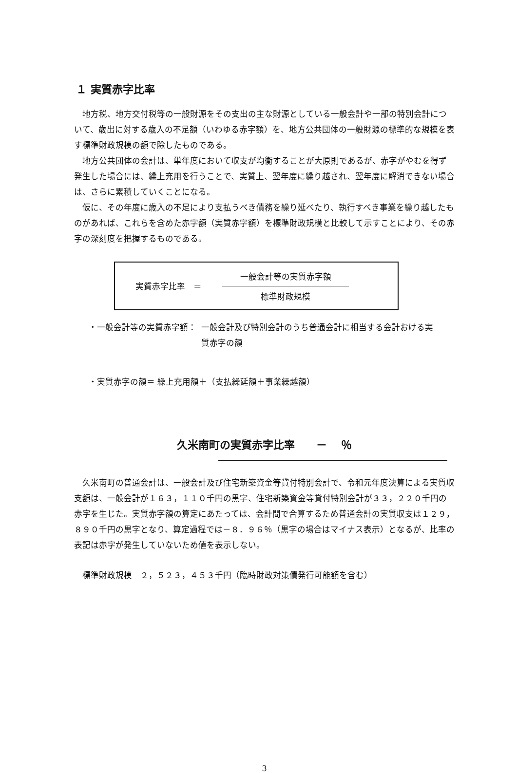１ 実質赤字比率
地方税、地方交付税等の一般財源をその支出の主な財源としている一般会計や一部の特別会計について、歳出に対する歳入の不足額（いわゆる赤字額）を、地方公共団体の一般財源の標準的な規模を表す標準財政規模の額で除したものである。
地方公共団体の会計は、単年度において収支が均衡することが大原則であるが、赤字がやむを得ず発生した場合には、繰上充用を行うことで、実質上、翌年度に繰り越され、翌年度に解消できない場合は、さらに累積していくことになる。
仮に、その年度に歳入の不足により支払うべき債務を繰り延べたり、執行すべき事業を繰り越したものがあれば、これらを含めた赤字額（実質赤字額）を標準財政規模と比較して示すことにより、その赤字の深刻度を把握するものである。
実質赤字比率　＝
一般会計等の実質赤字額
標準財政規模
・一般会計等の実質赤字額： 一般会計及び特別会計のうち普通会計に相当する会計おける実質赤字の額
・実質赤字の額＝ 繰上充用額＋（支払繰延額＋事業繰越額）
久米南町の実質赤字比率　　－　 ％
久米南町の普通会計は、一般会計及び住宅新築資金等貸付特別会計で、令和元年度決算による実質収支額は、一般会計が１６３，１１０千円の黒字、住宅新築資金等貸付特別会計が３３，２２０千円の赤字を生じた。実質赤字額の算定にあたっては、会計間で合算するため普通会計の実質収支は１２９，８９０千円の黒字となり、算定過程では－８．９６％（黒字の場合はマイナス表示）となるが、比率の表記は赤字が発生していないため値を表示しない。
標準財政規模　２，５２３，４５３千円（臨時財政対策債発行可能額を含む）
3